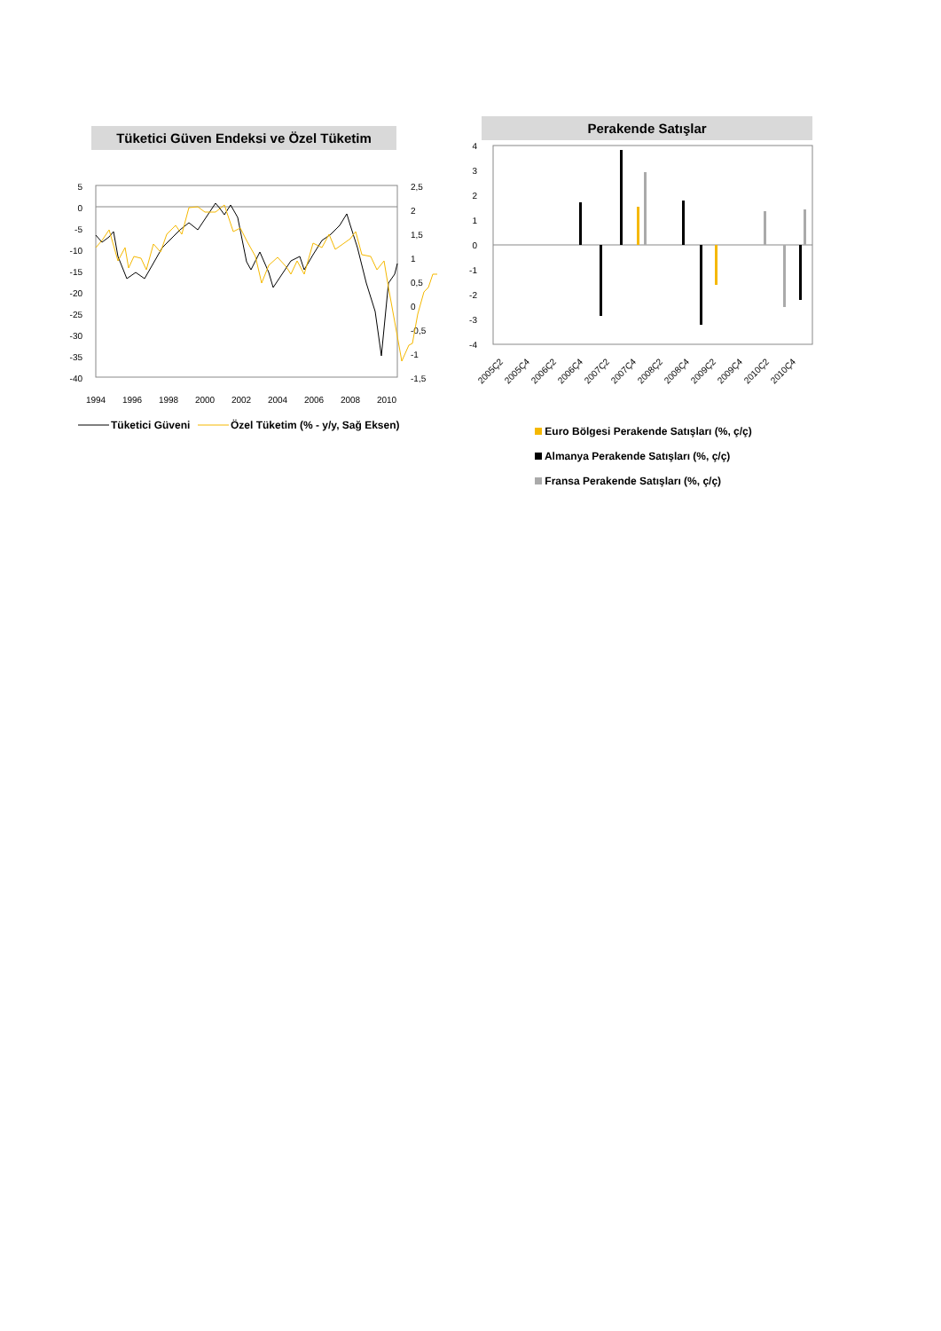Tüketici Güven Endeksi ve Özel Tüketim
5
0
-5
-10
-15
-20
-25
-30
-35
-40
2,5
2
1,5
1
0,5
0
-0,5
-1
-1,5
1994
1996
1998
2000
2002
2004
2006
2008
2010
Tüketici Güveni
Özel Tüketim (% - y/y, Sağ Eksen)
Perakende Satışlar
4
3
2
1
0
-1
-2
-3
-4
2005Ç2
2005Ç4
2006Ç2
2006Ç4
2007Ç2
2007Ç4
2008Ç2
2008Ç4
2009Ç2
2009Ç4
2010Ç2
2010Ç4
Euro Bölgesi Perakende Satışları (%, ç/ç)
Almanya Perakende Satışları (%, ç/ç)
Fransa Perakende Satışları (%, ç/ç)